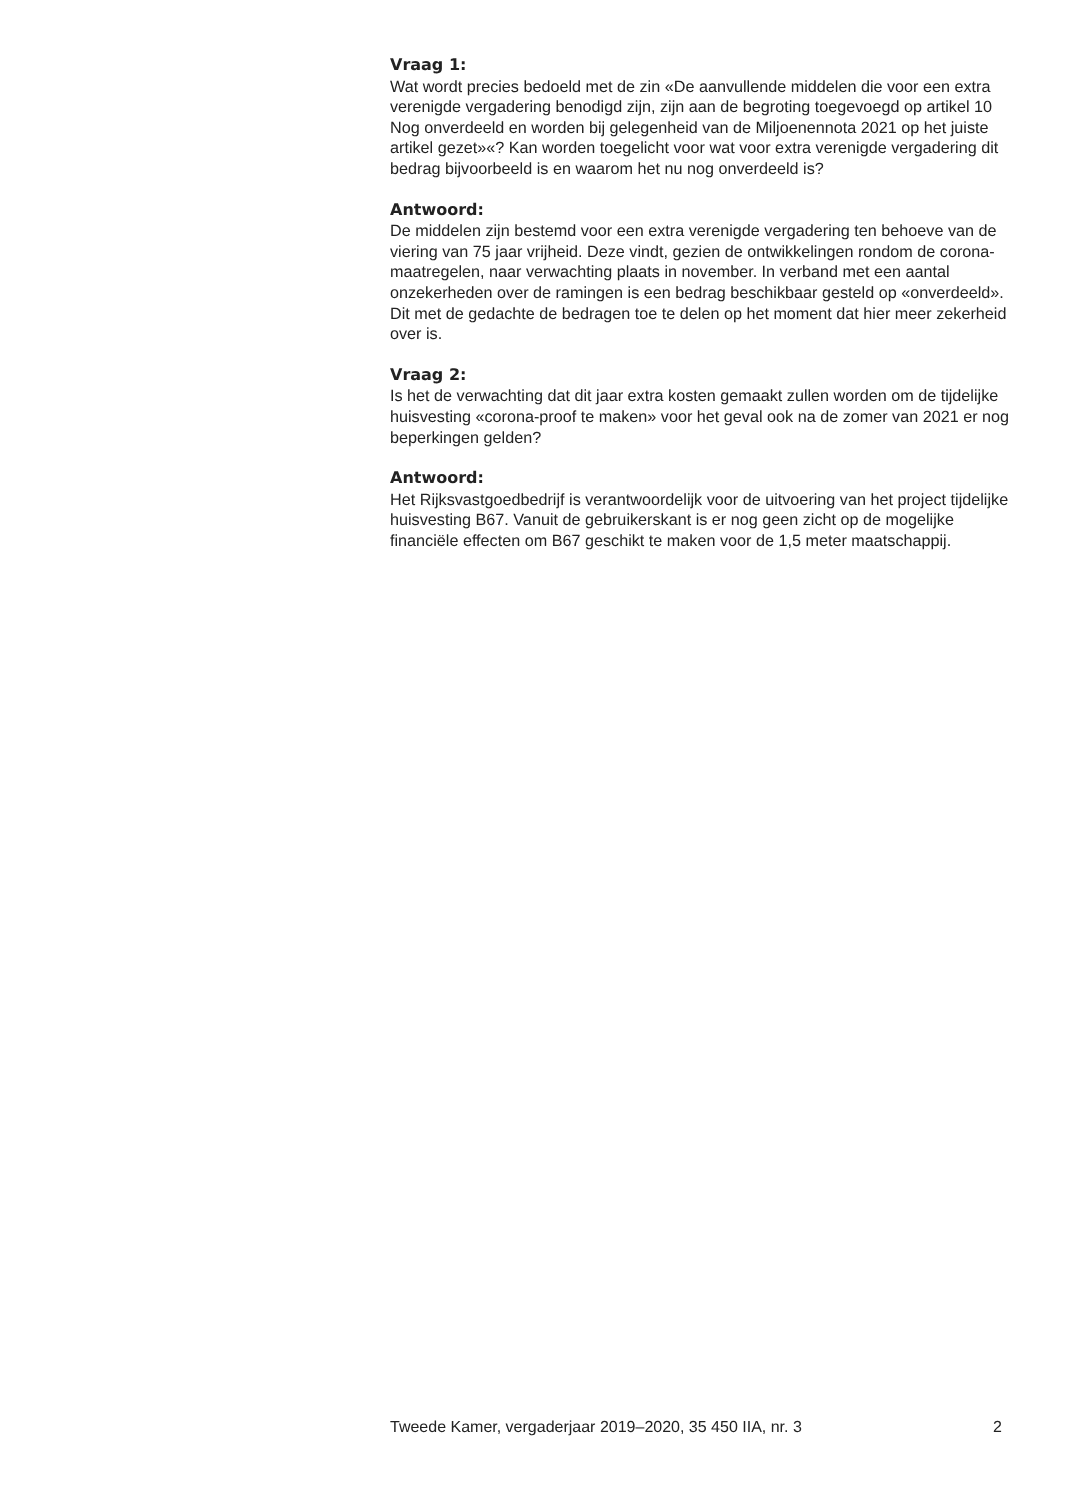Vraag 1:
Wat wordt precies bedoeld met de zin «De aanvullende middelen die voor een extra verenigde vergadering benodigd zijn, zijn aan de begroting toegevoegd op artikel 10 Nog onverdeeld en worden bij gelegenheid van de Miljoenennota 2021 op het juiste artikel gezet»«? Kan worden toegelicht voor wat voor extra verenigde vergadering dit bedrag bijvoorbeeld is en waarom het nu nog onverdeeld is?
Antwoord:
De middelen zijn bestemd voor een extra verenigde vergadering ten behoeve van de viering van 75 jaar vrijheid. Deze vindt, gezien de ontwikkelingen rondom de corona-maatregelen, naar verwachting plaats in november. In verband met een aantal onzekerheden over de ramingen is een bedrag beschikbaar gesteld op «onverdeeld». Dit met de gedachte de bedragen toe te delen op het moment dat hier meer zekerheid over is.
Vraag 2:
Is het de verwachting dat dit jaar extra kosten gemaakt zullen worden om de tijdelijke huisvesting «corona-proof te maken» voor het geval ook na de zomer van 2021 er nog beperkingen gelden?
Antwoord:
Het Rijksvastgoedbedrijf is verantwoordelijk voor de uitvoering van het project tijdelijke huisvesting B67. Vanuit de gebruikerskant is er nog geen zicht op de mogelijke financiële effecten om B67 geschikt te maken voor de 1,5 meter maatschappij.
Tweede Kamer, vergaderjaar 2019–2020, 35 450 IIA, nr. 3 2